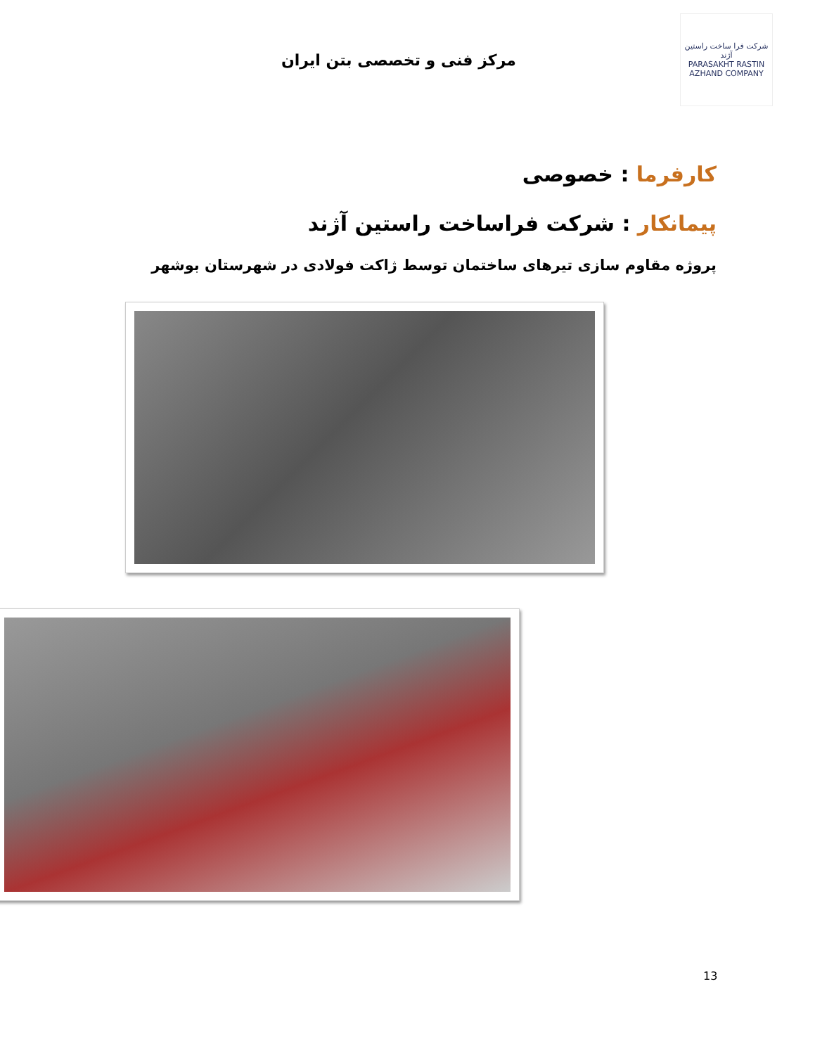شرکت فرا ساخت راستین آژند
PARASAKHT RASTIN AZHAND COMPANY
مرکز فنی و تخصصی بتن ایران
کارفرما : خصوصی
پیمانکار : شرکت فراساخت راستین آژند
پروژه مقاوم سازی تیرهای ساختمان توسط ژاکت فولادی در شهرستان بوشهر
13